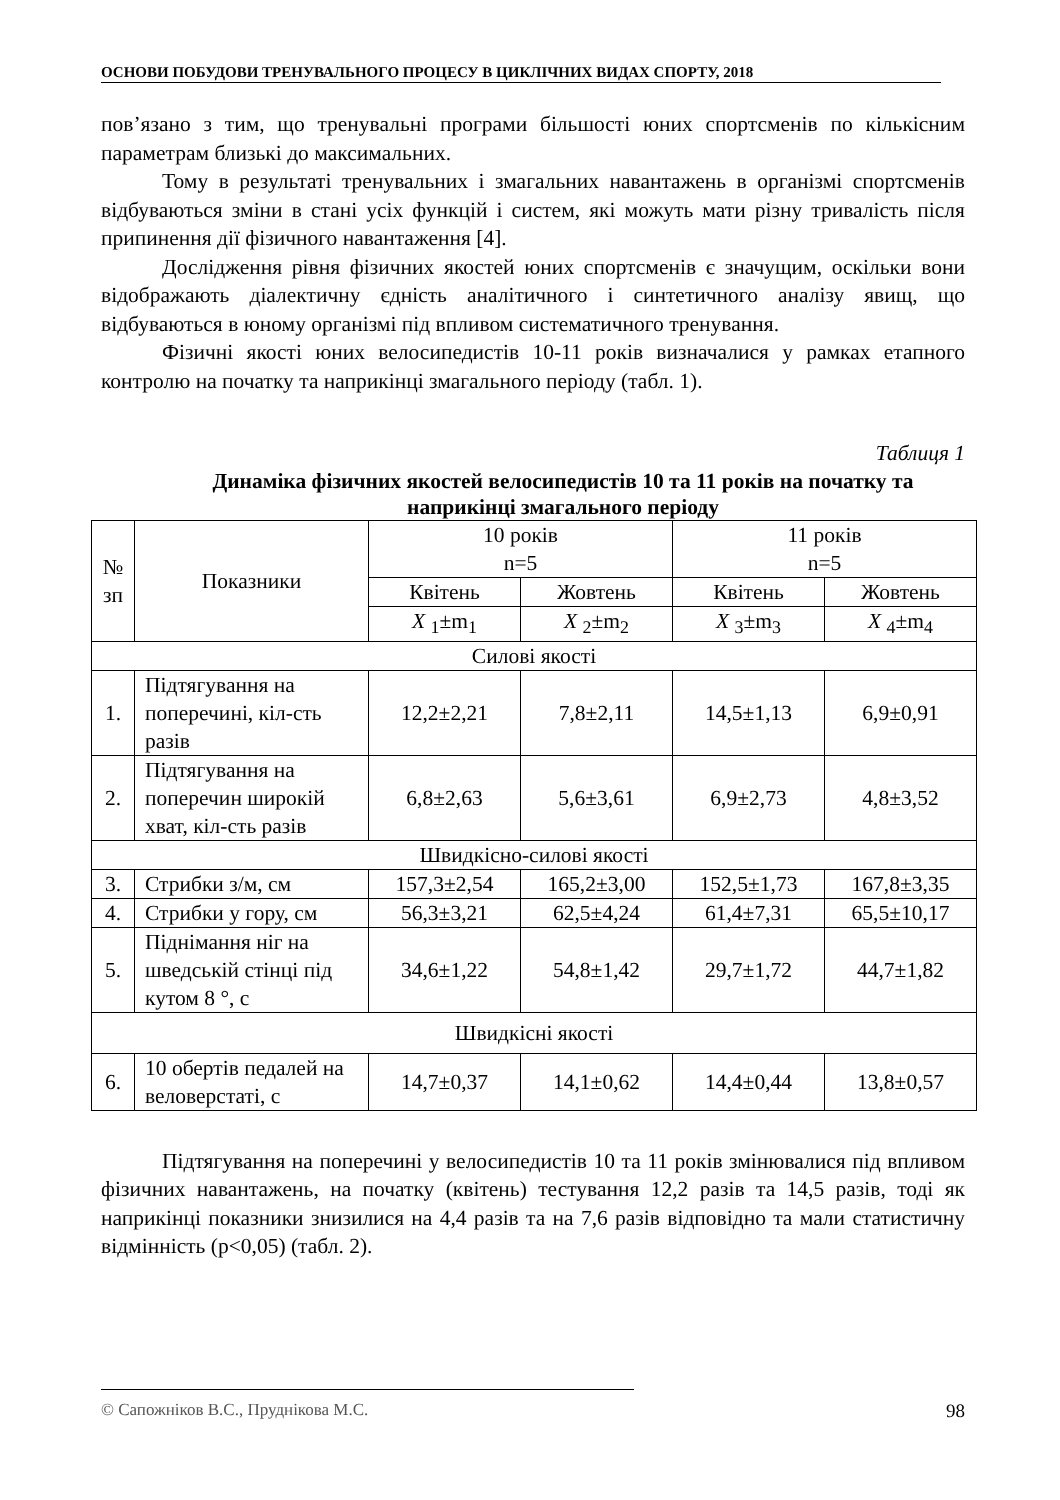ОСНОВИ ПОБУДОВИ ТРЕНУВАЛЬНОГО ПРОЦЕСУ В ЦИКЛІЧНИХ ВИДАХ СПОРТУ, 2018
пов’язано з тим, що тренувальні програми більшості юних спортсменів по кількісним параметрам близькі до максимальних.
Тому в результаті тренувальних і змагальних навантажень в організмі спортсменів відбуваються зміни в стані усіх функцій і систем, які можуть мати різну тривалість після припинення дії фізичного навантаження [4].
Дослідження рівня фізичних якостей юних спортсменів є значущим, оскільки вони відображають діалектичну єдність аналітичного і синтетичного аналізу явищ, що відбуваються в юному організмі під впливом систематичного тренування.
Фізичні якості юних велосипедистів 10-11 років визначалися у рамках етапного контролю на початку та наприкінці змагального періоду (табл. 1).
Таблиця 1
Динаміка фізичних якостей велосипедистів 10 та 11 років на початку та наприкінці змагального періоду
| № зп | Показники | 10 років n=5 | | 11 років n=5 | |
| --- | --- | --- | --- | --- | --- |
| | | Квітень | Жовтень | Квітень | Жовтень |
| | | X <sub>1</sub>±m<sub>1</sub> | X <sub>2</sub>±m<sub>2</sub> | X <sub>3</sub>±m<sub>3</sub> | X <sub>4</sub>±m<sub>4</sub> |
| Силові якості | | | | | |
| 1. | Підтягування на поперечині, кіл-сть разів | 12,2±2,21 | 7,8±2,11 | 14,5±1,13 | 6,9±0,91 |
| 2. | Підтягування на поперечин широкій хват, кіл-сть разів | 6,8±2,63 | 5,6±3,61 | 6,9±2,73 | 4,8±3,52 |
| Швидкісно-силові якості | | | | | |
| 3. | Стрибки з/м, см | 157,3±2,54 | 165,2±3,00 | 152,5±1,73 | 167,8±3,35 |
| 4. | Стрибки у гору, см | 56,3±3,21 | 62,5±4,24 | 61,4±7,31 | 65,5±10,17 |
| 5. | Піднімання ніг на шведській стінці під кутом 8 °, с | 34,6±1,22 | 54,8±1,42 | 29,7±1,72 | 44,7±1,82 |
| Швидкісні якості | | | | | |
| 6. | 10 обертів педалей на веловерстаті, с | 14,7±0,37 | 14,1±0,62 | 14,4±0,44 | 13,8±0,57 |
Підтягування на поперечині у велосипедистів 10 та 11 років змінювалися під впливом фізичних навантажень, на початку (квітень) тестування 12,2 разів та 14,5 разів, тоді як наприкінці показники знизилися на 4,4 разів та на 7,6 разів відповідно та мали статистичну відмінність (p<0,05) (табл. 2).
© Сапожніков В.С., Пруднікова М.С. 98